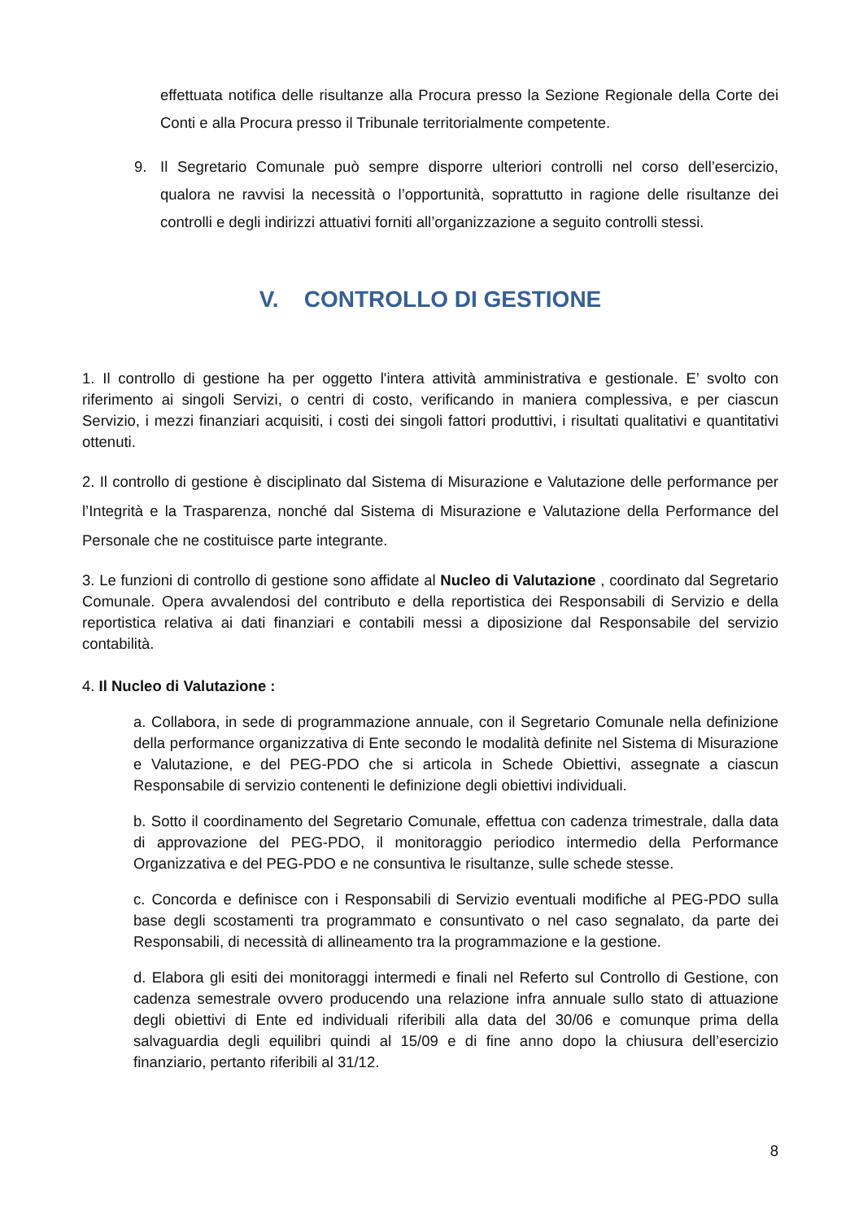effettuata notifica delle risultanze alla Procura presso la Sezione Regionale della Corte dei Conti e alla Procura presso il Tribunale territorialmente competente.
9. Il Segretario Comunale può sempre disporre ulteriori controlli nel corso dell’esercizio, qualora ne ravvisi la necessità o l’opportunità, soprattutto in ragione delle risultanze dei controlli e degli indirizzi attuativi forniti all’organizzazione a seguito controlli stessi.
V. CONTROLLO DI GESTIONE
1. Il controllo di gestione ha per oggetto l'intera attività amministrativa e gestionale. E’ svolto con riferimento ai singoli Servizi, o centri di costo, verificando in maniera complessiva, e per ciascun Servizio, i mezzi finanziari acquisiti, i costi dei singoli fattori produttivi, i risultati qualitativi e quantitativi ottenuti.
2. Il controllo di gestione è disciplinato dal Sistema di Misurazione e Valutazione delle performance per l’Integrità e la Trasparenza, nonché dal Sistema di Misurazione e Valutazione della Performance del Personale che ne costituisce parte integrante.
3. Le funzioni di controllo di gestione sono affidate al Nucleo di Valutazione , coordinato dal Segretario Comunale. Opera avvalendosi del contributo e della reportistica dei Responsabili di Servizio e della reportistica relativa ai dati finanziari e contabili messi a diposizione dal Responsabile del servizio contabilità.
4. Il Nucleo di Valutazione :
a. Collabora, in sede di programmazione annuale, con il Segretario Comunale nella definizione della performance organizzativa di Ente secondo le modalità definite nel Sistema di Misurazione e Valutazione, e del PEG-PDO che si articola in Schede Obiettivi, assegnate a ciascun Responsabile di servizio contenenti le definizione degli obiettivi individuali.
b. Sotto il coordinamento del Segretario Comunale, effettua con cadenza trimestrale, dalla data di approvazione del PEG-PDO, il monitoraggio periodico intermedio della Performance Organizzativa e del PEG-PDO e ne consuntiva le risultanze, sulle schede stesse.
c. Concorda e definisce con i Responsabili di Servizio eventuali modifiche al PEG-PDO sulla base degli scostamenti tra programmato e consuntivato o nel caso segnalato, da parte dei Responsabili, di necessità di allineamento tra la programmazione e la gestione.
d. Elabora gli esiti dei monitoraggi intermedi e finali nel Referto sul Controllo di Gestione, con cadenza semestrale ovvero producendo una relazione infra annuale sullo stato di attuazione degli obiettivi di Ente ed individuali riferibili alla data del 30/06 e comunque prima della salvaguardia degli equilibri quindi al 15/09 e di fine anno dopo la chiusura dell’esercizio finanziario, pertanto riferibili al 31/12.
8